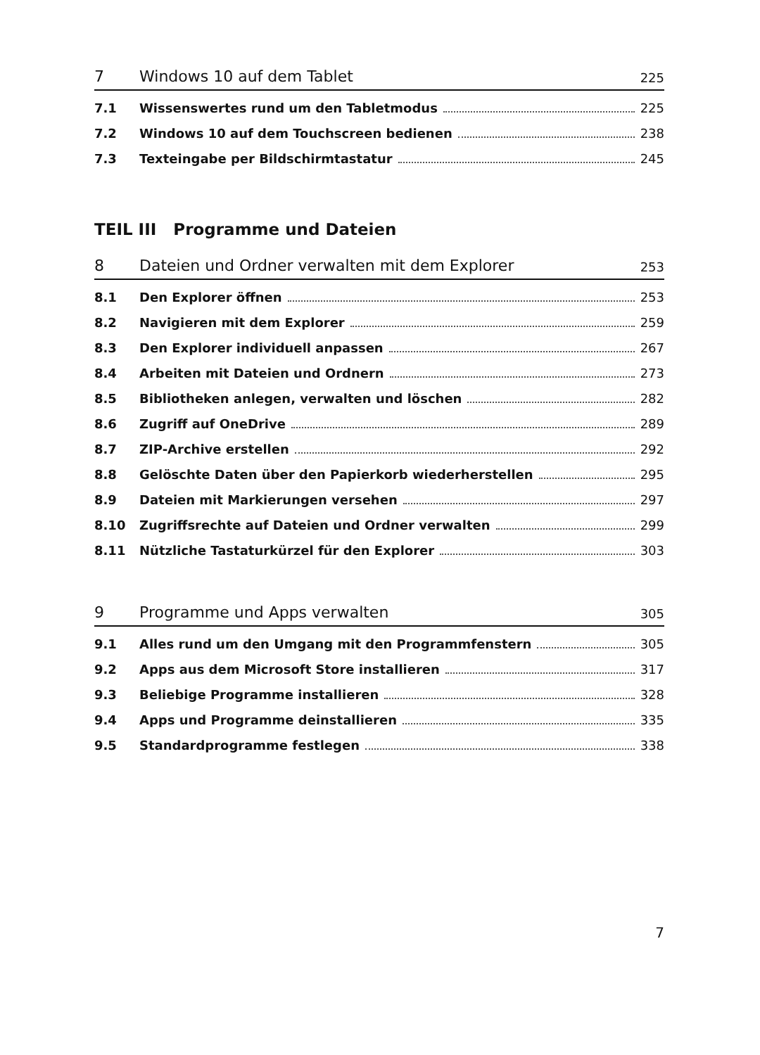7 Windows 10 auf dem Tablet 225
7.1 Wissenswertes rund um den Tabletmodus 225
7.2 Windows 10 auf dem Touchscreen bedienen 238
7.3 Texteingabe per Bildschirmtastatur 245
TEIL III Programme und Dateien
8 Dateien und Ordner verwalten mit dem Explorer 253
8.1 Den Explorer öffnen 253
8.2 Navigieren mit dem Explorer 259
8.3 Den Explorer individuell anpassen 267
8.4 Arbeiten mit Dateien und Ordnern 273
8.5 Bibliotheken anlegen, verwalten und löschen 282
8.6 Zugriff auf OneDrive 289
8.7 ZIP-Archive erstellen 292
8.8 Gelöschte Daten über den Papierkorb wiederherstellen 295
8.9 Dateien mit Markierungen versehen 297
8.10 Zugriffsrechte auf Dateien und Ordner verwalten 299
8.11 Nützliche Tastaturkürzel für den Explorer 303
9 Programme und Apps verwalten 305
9.1 Alles rund um den Umgang mit den Programmfenstern 305
9.2 Apps aus dem Microsoft Store installieren 317
9.3 Beliebige Programme installieren 328
9.4 Apps und Programme deinstallieren 335
9.5 Standardprogramme festlegen 338
7